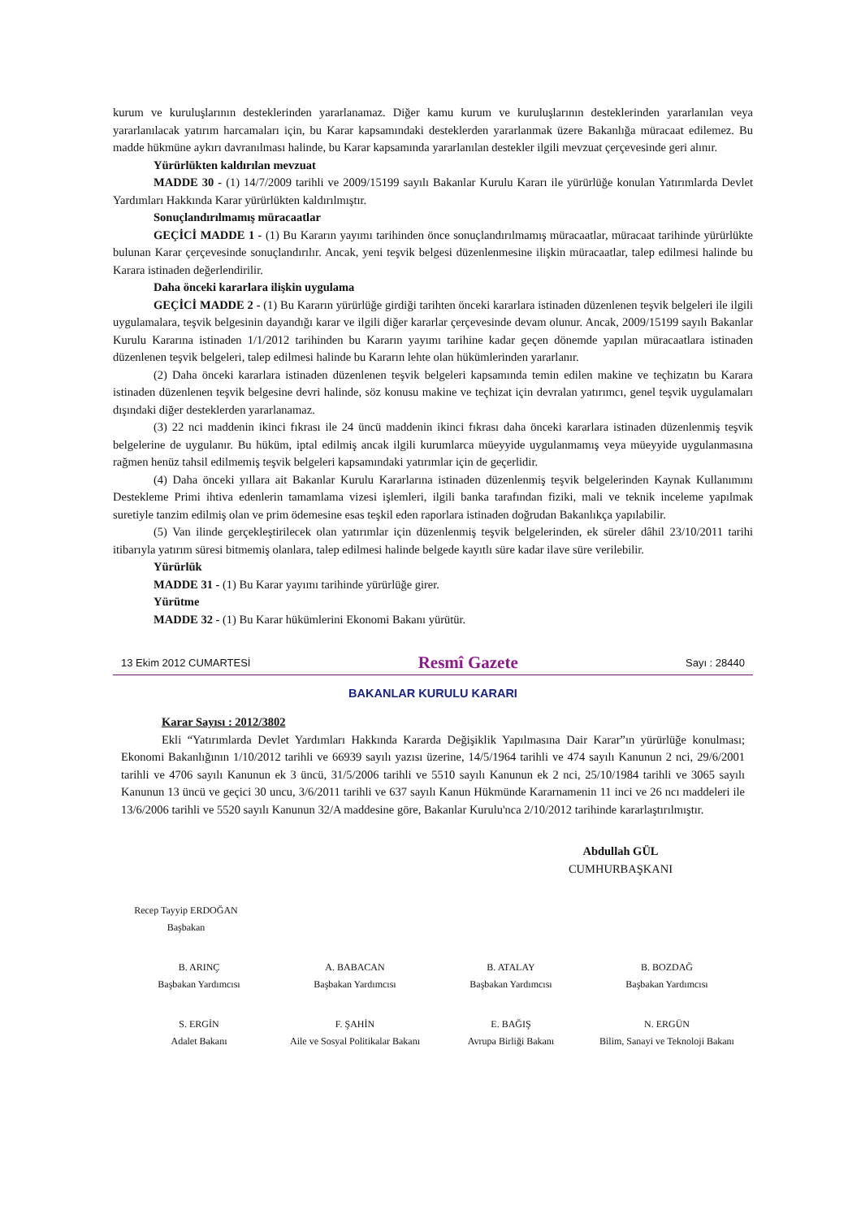kurum ve kuruluşlarının desteklerinden yararlanamaz. Diğer kamu kurum ve kuruluşlarının desteklerinden yararlanılan veya yararlanılacak yatırım harcamaları için, bu Karar kapsamındaki desteklerden yararlanmak üzere Bakanlığa müracaat edilemez. Bu madde hükmüne aykırı davranılması halinde, bu Karar kapsamında yararlanılan destekler ilgili mevzuat çerçevesinde geri alınır.
Yürürlükten kaldırılan mevzuat
MADDE 30 - (1) 14/7/2009 tarihli ve 2009/15199 sayılı Bakanlar Kurulu Kararı ile yürürlüğe konulan Yatırımlarda Devlet Yardımları Hakkında Karar yürürlükten kaldırılmıştır.
Sonuçlandırılmamış müracaatlar
GEÇİCİ MADDE 1 - (1) Bu Kararın yayımı tarihinden önce sonuçlandırılmamış müracaatlar, müracaat tarihinde yürürlükte bulunan Karar çerçevesinde sonuçlandırılır. Ancak, yeni teşvik belgesi düzenlenmesine ilişkin müracaatlar, talep edilmesi halinde bu Karara istinaden değerlendirilir.
Daha önceki kararlara ilişkin uygulama
GEÇİCİ MADDE 2 - (1) Bu Kararın yürürlüğe girdiği tarihten önceki kararlara istinaden düzenlenen teşvik belgeleri ile ilgili uygulamalara, teşvik belgesinin dayandığı karar ve ilgili diğer kararlar çerçevesinde devam olunur. Ancak, 2009/15199 sayılı Bakanlar Kurulu Kararına istinaden 1/1/2012 tarihinden bu Kararın yayımı tarihine kadar geçen dönemde yapılan müracaatlara istinaden düzenlenen teşvik belgeleri, talep edilmesi halinde bu Kararın lehte olan hükümlerinden yararlanır.
(2) Daha önceki kararlara istinaden düzenlenen teşvik belgeleri kapsamında temin edilen makine ve teçhizatın bu Karara istinaden düzenlenen teşvik belgesine devri halinde, söz konusu makine ve teçhizat için devralan yatırımcı, genel teşvik uygulamaları dışındaki diğer desteklerden yararlanamaz.
(3) 22 nci maddenin ikinci fıkrası ile 24 üncü maddenin ikinci fıkrası daha önceki kararlara istinaden düzenlenmiş teşvik belgelerine de uygulanır. Bu hüküm, iptal edilmiş ancak ilgili kurumlarca müeyyide uygulanmamış veya müeyyide uygulanmasına rağmen henüz tahsil edilmemiş teşvik belgeleri kapsamındaki yatırımlar için de geçerlidir.
(4) Daha önceki yıllara ait Bakanlar Kurulu Kararlarına istinaden düzenlenmiş teşvik belgelerinden Kaynak Kullanımını Destekleme Primi ihtiva edenlerin tamamlama vizesi işlemleri, ilgili banka tarafından fiziki, mali ve teknik inceleme yapılmak suretiyle tanzim edilmiş olan ve prim ödemesine esas teşkil eden raporlara istinaden doğrudan Bakanlıkça yapılabilir.
(5) Van ilinde gerçekleştirilecek olan yatırımlar için düzenlenmiş teşvik belgelerinden, ek süreler dâhil 23/10/2011 tarihi itibarıyla yatırım süresi bitmemiş olanlara, talep edilmesi halinde belgede kayıtlı süre kadar ilave süre verilebilir.
Yürürlük
MADDE 31 - (1) Bu Karar yayımı tarihinde yürürlüğe girer.
Yürütme
MADDE 32 - (1) Bu Karar hükümlerini Ekonomi Bakanı yürütür.
13 Ekim 2012 CUMARTESİ Resmî Gazete Sayı : 28440
BAKANLAR KURULU KARARI
Karar Sayısı : 2012/3802
Ekli “Yatırımlarda Devlet Yardımları Hakkında Kararda Değişiklik Yapılmasına Dair Karar”ın yürürlüğe konulması; Ekonomi Bakanlığının 1/10/2012 tarihli ve 66939 sayılı yazısı üzerine, 14/5/1964 tarihli ve 474 sayılı Kanunun 2 nci, 29/6/2001 tarihli ve 4706 sayılı Kanunun ek 3 üncü, 31/5/2006 tarihli ve 5510 sayılı Kanunun ek 2 nci, 25/10/1984 tarihli ve 3065 sayılı Kanunun 13 üncü ve geçici 30 uncu, 3/6/2011 tarihli ve 637 sayılı Kanun Hükmünde Kararnamenin 11 inci ve 26 ncı maddeleri ile 13/6/2006 tarihli ve 5520 sayılı Kanunun 32/A maddesine göre, Bakanlar Kurulu'nca 2/10/2012 tarihinde kararlaştırılmıştır.
Abdullah GÜL
CUMHURBAŞKANI
Recep Tayyip ERDOĞAN
Başbakan
B. ARINÇ
Başbakan Yardımcısı
A. BABACAN
Başbakan Yardımcısı
B. ATALAY
Başbakan Yardımcısı
B. BOZDAĞ
Başbakan Yardımcısı
S. ERGİN
Adalet Bakanı
F. ŞAHİN
Aile ve Sosyal Politikalar Bakanı
E. BAĞIŞ
Avrupa Birliği Bakanı
N. ERGÜN
Bilim, Sanayi ve Teknoloji Bakanı